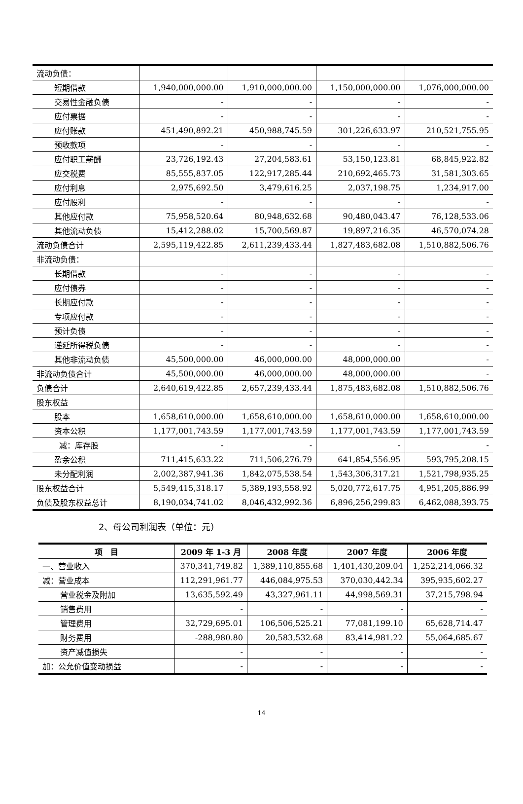| 流动负债： | | | | |
| 短期借款 | 1,940,000,000.00 | 1,910,000,000.00 | 1,150,000,000.00 | 1,076,000,000.00 |
| 交易性金融负债 | - | - | - | - |
| 应付票据 | - | - | - | - |
| 应付账款 | 451,490,892.21 | 450,988,745.59 | 301,226,633.97 | 210,521,755.95 |
| 预收款项 | - | - | - | - |
| 应付职工薪酬 | 23,726,192.43 | 27,204,583.61 | 53,150,123.81 | 68,845,922.82 |
| 应交税费 | 85,555,837.05 | 122,917,285.44 | 210,692,465.73 | 31,581,303.65 |
| 应付利息 | 2,975,692.50 | 3,479,616.25 | 2,037,198.75 | 1,234,917.00 |
| 应付股利 | - | - | - | - |
| 其他应付款 | 75,958,520.64 | 80,948,632.68 | 90,480,043.47 | 76,128,533.06 |
| 其他流动负债 | 15,412,288.02 | 15,700,569.87 | 19,897,216.35 | 46,570,074.28 |
| 流动负债合计 | 2,595,119,422.85 | 2,611,239,433.44 | 1,827,483,682.08 | 1,510,882,506.76 |
| 非流动负债： | | | | |
| 长期借款 | - | - | - | - |
| 应付债券 | - | - | - | - |
| 长期应付款 | - | - | - | - |
| 专项应付款 | - | - | - | - |
| 预计负债 | - | - | - | - |
| 递延所得税负债 | - | - | - | - |
| 其他非流动负债 | 45,500,000.00 | 46,000,000.00 | 48,000,000.00 | - |
| 非流动负债合计 | 45,500,000.00 | 46,000,000.00 | 48,000,000.00 | - |
| 负债合计 | 2,640,619,422.85 | 2,657,239,433.44 | 1,875,483,682.08 | 1,510,882,506.76 |
| 股东权益 | | | | |
| 股本 | 1,658,610,000.00 | 1,658,610,000.00 | 1,658,610,000.00 | 1,658,610,000.00 |
| 资本公积 | 1,177,001,743.59 | 1,177,001,743.59 | 1,177,001,743.59 | 1,177,001,743.59 |
| 减：库存股 | - | - | - | - |
| 盈余公积 | 711,415,633.22 | 711,506,276.79 | 641,854,556.95 | 593,795,208.15 |
| 未分配利润 | 2,002,387,941.36 | 1,842,075,538.54 | 1,543,306,317.21 | 1,521,798,935.25 |
| 股东权益合计 | 5,549,415,318.17 | 5,389,193,558.92 | 5,020,772,617.75 | 4,951,205,886.99 |
| 负债及股东权益总计 | 8,190,034,741.02 | 8,046,432,992.36 | 6,896,256,299.83 | 6,462,088,393.75 |
2、母公司利润表（单位：元）
| 项 目 | 2009 年 1-3 月 | 2008 年度 | 2007 年度 | 2006 年度 |
| --- | --- | --- | --- | --- |
| 一、营业收入 | 370,341,749.82 | 1,389,110,855.68 | 1,401,430,209.04 | 1,252,214,066.32 |
| 减：营业成本 | 112,291,961.77 | 446,084,975.53 | 370,030,442.34 | 395,935,602.27 |
| 营业税金及附加 | 13,635,592.49 | 43,327,961.11 | 44,998,569.31 | 37,215,798.94 |
| 销售费用 | - | - | - | - |
| 管理费用 | 32,729,695.01 | 106,506,525.21 | 77,081,199.10 | 65,628,714.47 |
| 财务费用 | -288,980.80 | 20,583,532.68 | 83,414,981.22 | 55,064,685.67 |
| 资产减值损失 | - | - | - | - |
| 加：公允价值变动损益 | - | - | - | - |
14